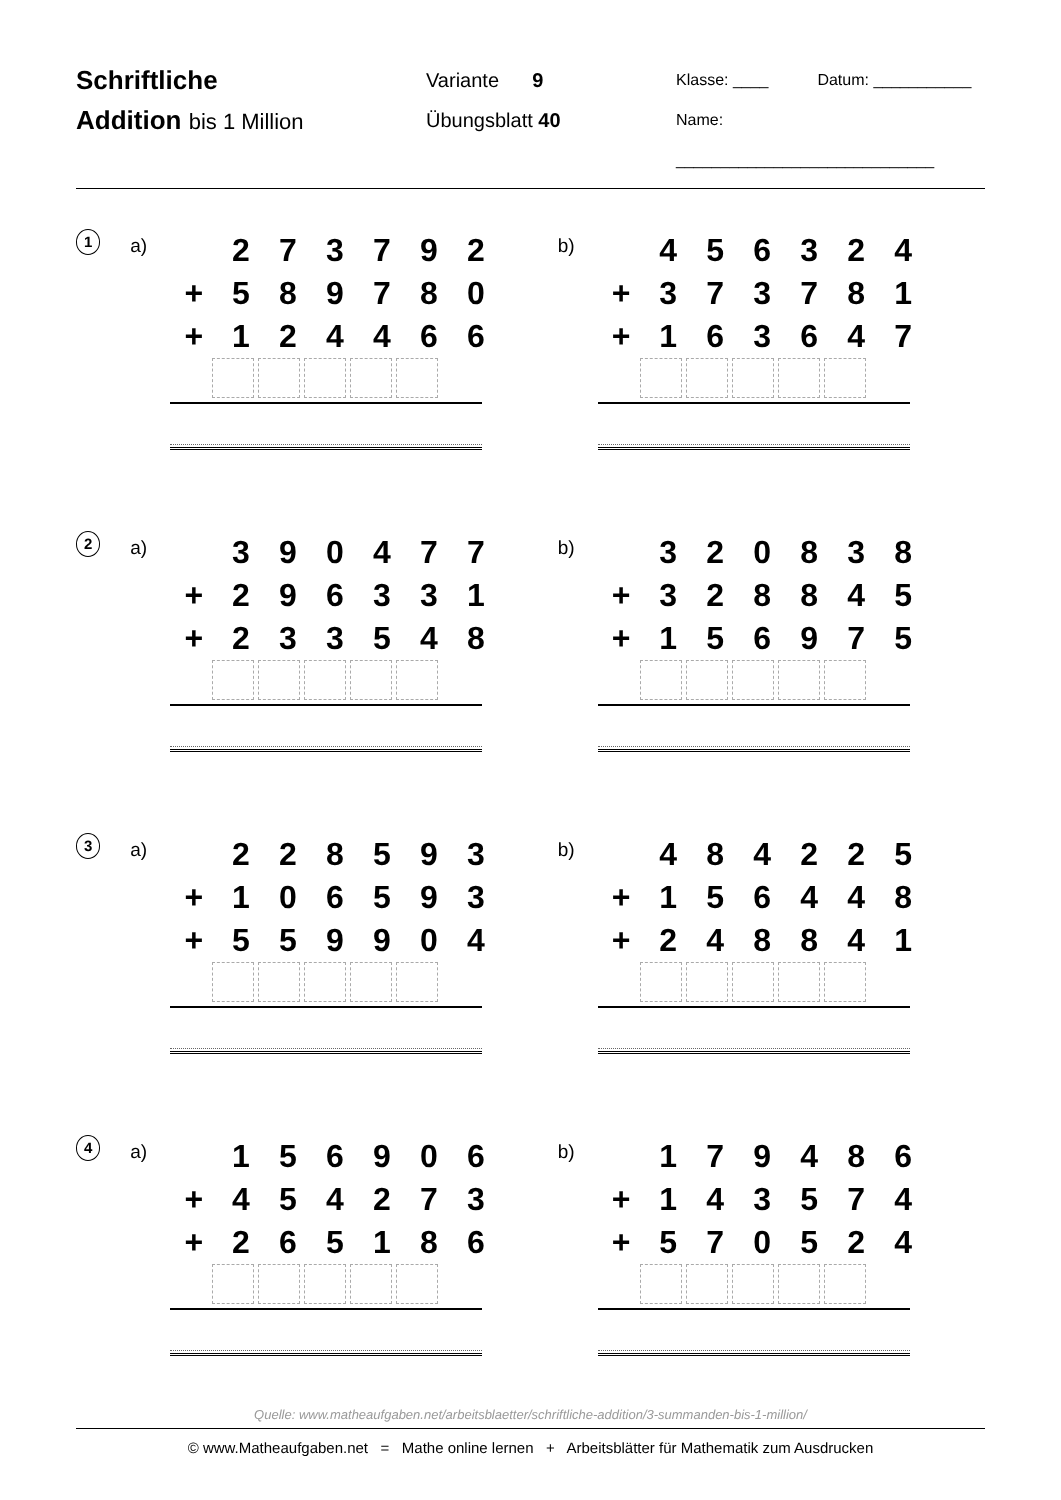Schriftliche
Addition bis 1 Million
Variante 9
Übungsblatt 40
Klasse: ____ Datum: ___________
Name: _____________________________
1
a)
| | 2 | 7 | 3 | 7 | 9 | 2 |
| + | 5 | 8 | 9 | 7 | 8 | 0 |
| + | 1 | 2 | 4 | 4 | 6 | 6 |
b)
| | 4 | 5 | 6 | 3 | 2 | 4 |
| + | 3 | 7 | 3 | 7 | 8 | 1 |
| + | 1 | 6 | 3 | 6 | 4 | 7 |
2
a)
| | 3 | 9 | 0 | 4 | 7 | 7 |
| + | 2 | 9 | 6 | 3 | 3 | 1 |
| + | 2 | 3 | 3 | 5 | 4 | 8 |
b)
| | 3 | 2 | 0 | 8 | 3 | 8 |
| + | 3 | 2 | 8 | 8 | 4 | 5 |
| + | 1 | 5 | 6 | 9 | 7 | 5 |
3
a)
| | 2 | 2 | 8 | 5 | 9 | 3 |
| + | 1 | 0 | 6 | 5 | 9 | 3 |
| + | 5 | 5 | 9 | 9 | 0 | 4 |
b)
| | 4 | 8 | 4 | 2 | 2 | 5 |
| + | 1 | 5 | 6 | 4 | 4 | 8 |
| + | 2 | 4 | 8 | 8 | 4 | 1 |
4
a)
| | 1 | 5 | 6 | 9 | 0 | 6 |
| + | 4 | 5 | 4 | 2 | 7 | 3 |
| + | 2 | 6 | 5 | 1 | 8 | 6 |
b)
| | 1 | 7 | 9 | 4 | 8 | 6 |
| + | 1 | 4 | 3 | 5 | 7 | 4 |
| + | 5 | 7 | 0 | 5 | 2 | 4 |
Quelle: www.matheaufgaben.net/arbeitsblaetter/schriftliche-addition/3-summanden-bis-1-million/
© www.Matheaufgaben.net = Mathe online lernen + Arbeitsblätter für Mathematik zum Ausdrucken